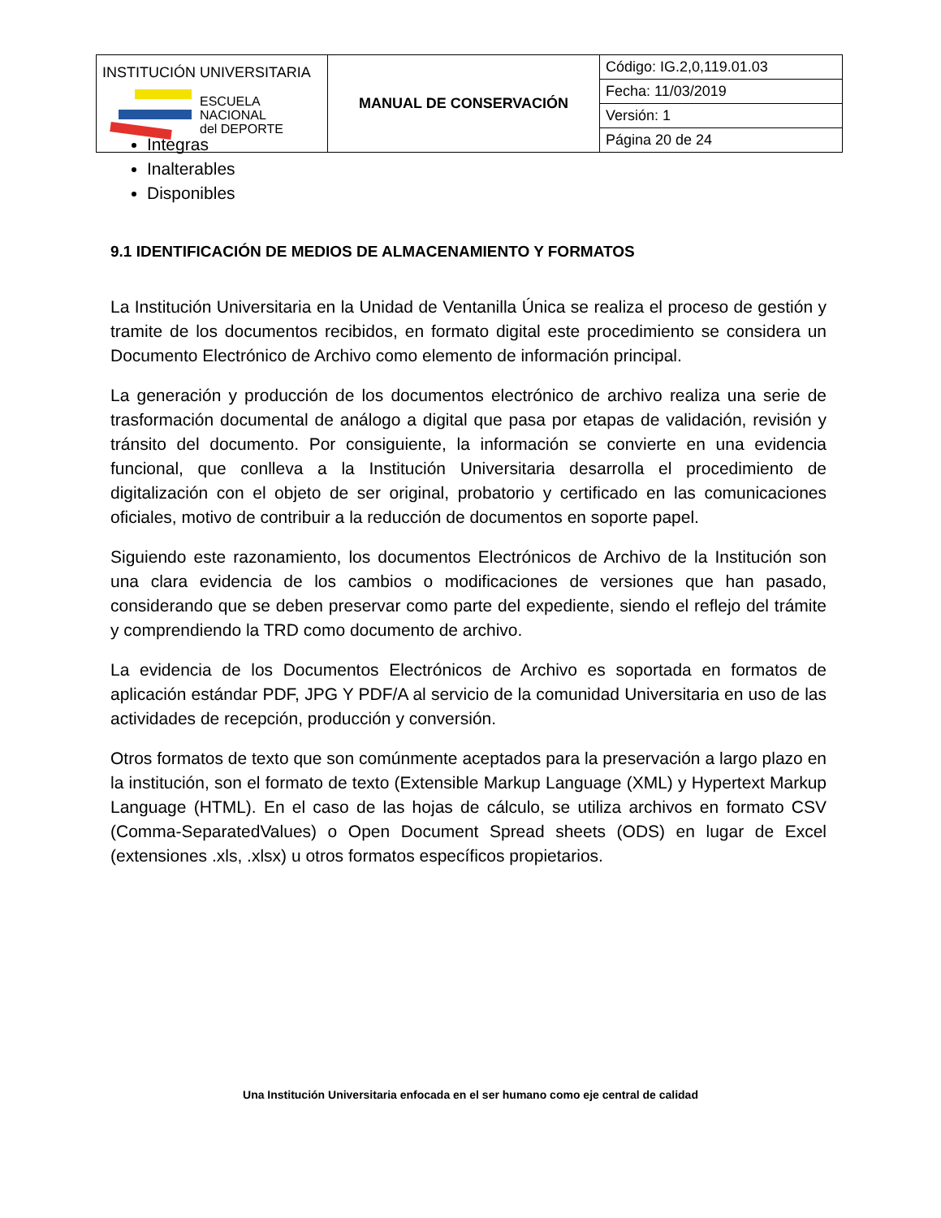| INSTITUCIÓN UNIVERSITARIA ESCUELA NACIONAL del DEPORTE | MANUAL DE CONSERVACIÓN | Código: IG.2,0,119.01.03 |
| | | Fecha: 11/03/2019 |
| | | Versión: 1 |
| | | Página 20 de 24 |
Integras
Inalterables
Disponibles
9.1 IDENTIFICACIÓN DE MEDIOS DE ALMACENAMIENTO Y FORMATOS
La Institución Universitaria en la Unidad de Ventanilla Única se realiza el proceso de gestión y tramite de los documentos recibidos, en formato digital este procedimiento se considera un Documento Electrónico de Archivo como elemento de información principal.
La generación y producción de los documentos electrónico de archivo realiza una serie de trasformación documental de análogo a digital que pasa por etapas de validación, revisión y tránsito del documento. Por consiguiente, la información se convierte en una evidencia funcional, que conlleva a la Institución Universitaria desarrolla el procedimiento de digitalización con el objeto de ser original, probatorio y certificado en las comunicaciones oficiales, motivo de contribuir a la reducción de documentos en soporte papel.
Siguiendo este razonamiento, los documentos Electrónicos de Archivo de la Institución son una clara evidencia de los cambios o modificaciones de versiones que han pasado, considerando que se deben preservar como parte del expediente, siendo el reflejo del trámite y comprendiendo la TRD como documento de archivo.
La evidencia de los Documentos Electrónicos de Archivo es soportada en formatos de aplicación estándar PDF, JPG Y PDF/A al servicio de la comunidad Universitaria en uso de las actividades de recepción, producción y conversión.
Otros formatos de texto que son comúnmente aceptados para la preservación a largo plazo en la institución, son el formato de texto (Extensible Markup Language (XML) y Hypertext Markup Language (HTML). En el caso de las hojas de cálculo, se utiliza archivos en formato CSV (Comma-SeparatedValues) o Open Document Spread sheets (ODS) en lugar de Excel (extensiones .xls, .xlsx) u otros formatos específicos propietarios.
Una Institución Universitaria enfocada en el ser humano como eje central de calidad